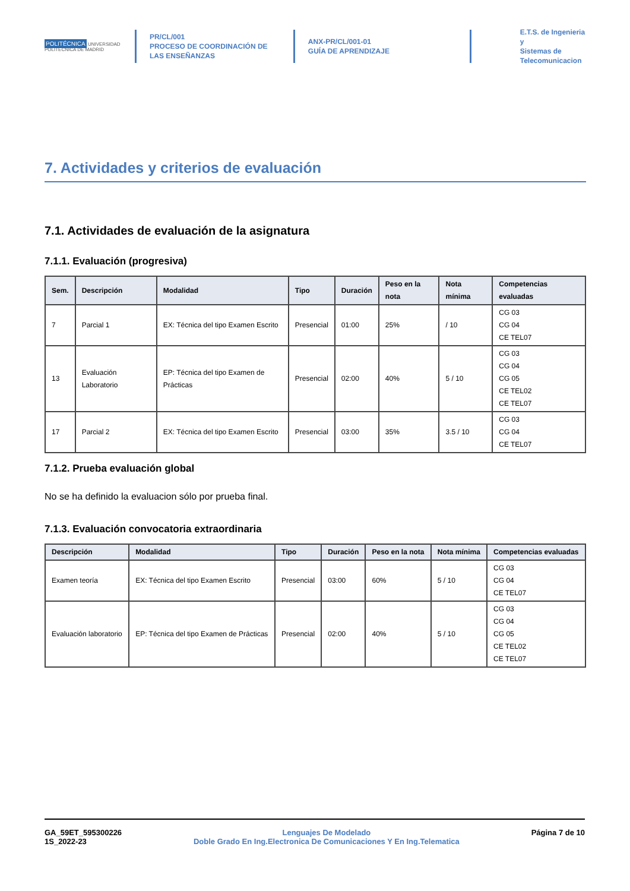POLITÉCNICA UNIVERSIDAD POLITÉCNICA DE MADRID
PR/CL/001
PROCESO DE COORDINACIÓN DE LAS ENSEÑANZAS
ANX-PR/CL/001-01
GUÍA DE APRENDIZAJE
E.T.S. de Ingenieria y
Sistemas de
Telecomunicacion
7. Actividades y criterios de evaluación
7.1. Actividades de evaluación de la asignatura
7.1.1. Evaluación (progresiva)
| Sem. | Descripción | Modalidad | Tipo | Duración | Peso en la nota | Nota mínima | Competencias evaluadas |
| --- | --- | --- | --- | --- | --- | --- | --- |
| 7 | Parcial 1 | EX: Técnica del tipo Examen Escrito | Presencial | 01:00 | 25% | / 10 | CG 03 CG 04 CE TEL07 |
| 13 | Evaluación Laboratorio | EP: Técnica del tipo Examen de Prácticas | Presencial | 02:00 | 40% | 5 / 10 | CG 03 CG 04 CG 05 CE TEL02 CE TEL07 |
| 17 | Parcial 2 | EX: Técnica del tipo Examen Escrito | Presencial | 03:00 | 35% | 3.5 / 10 | CG 03 CG 04 CE TEL07 |
7.1.2. Prueba evaluación global
No se ha definido la evaluacion sólo por prueba final.
7.1.3. Evaluación convocatoria extraordinaria
| Descripción | Modalidad | Tipo | Duración | Peso en la nota | Nota mínima | Competencias evaluadas |
| --- | --- | --- | --- | --- | --- | --- |
| Examen teoría | EX: Técnica del tipo Examen Escrito | Presencial | 03:00 | 60% | 5 / 10 | CG 03 CG 04 CE TEL07 |
| Evaluación laboratorio | EP: Técnica del tipo Examen de Prácticas | Presencial | 02:00 | 40% | 5 / 10 | CG 03 CG 04 CG 05 CE TEL02 CE TEL07 |
GA_59ET_595300226
1S_2022-23
Lenguajes De Modelado
Doble Grado En Ing.Electronica De Comunicaciones Y En Ing.Telematica
Página 7 de 10